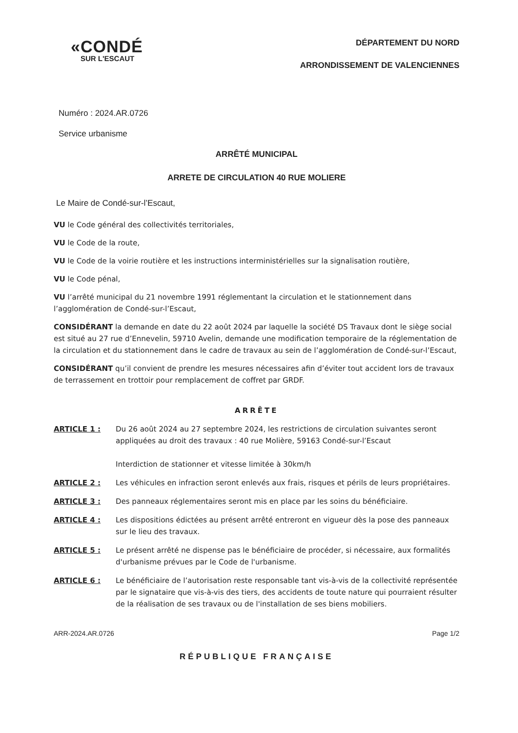«CONDÉ
SUR L'ESCAUT
DÉPARTEMENT DU NORD
ARRONDISSEMENT DE VALENCIENNES
Numéro : 2024.AR.0726
Service urbanisme
ARRÊTÉ MUNICIPAL
ARRETE DE CIRCULATION 40 RUE MOLIERE
Le Maire de Condé-sur-l’Escaut,
VU le Code général des collectivités territoriales,
VU le Code de la route,
VU le Code de la voirie routière et les instructions interministérielles sur la signalisation routière,
VU le Code pénal,
VU l’arrêté municipal du 21 novembre 1991 réglementant la circulation et le stationnement dans l’agglomération de Condé-sur-l’Escaut,
CONSIDÉRANT la demande en date du 22 août 2024 par laquelle la société DS Travaux dont le siège social est situé au 27 rue d’Ennevelin, 59710 Avelin, demande une modification temporaire de la réglementation de la circulation et du stationnement dans le cadre de travaux au sein de l’agglomération de Condé-sur-l’Escaut,
CONSIDÉRANT qu’il convient de prendre les mesures nécessaires afin d’éviter tout accident lors de travaux de terrassement en trottoir pour remplacement de coffret par GRDF.
ARRÊTE
ARTICLE 1 : Du 26 août 2024 au 27 septembre 2024, les restrictions de circulation suivantes seront appliquées au droit des travaux : 40 rue Molière, 59163 Condé-sur-l’Escaut
Interdiction de stationner et vitesse limitée à 30km/h
ARTICLE 2 : Les véhicules en infraction seront enlevés aux frais, risques et périls de leurs propriétaires.
ARTICLE 3 : Des panneaux réglementaires seront mis en place par les soins du bénéficiaire.
ARTICLE 4 : Les dispositions édictées au présent arrêté entreront en vigueur dès la pose des panneaux sur le lieu des travaux.
ARTICLE 5 : Le présent arrêté ne dispense pas le bénéficiaire de procéder, si nécessaire, aux formalités d'urbanisme prévues par le Code de l'urbanisme.
ARTICLE 6 : Le bénéficiaire de l’autorisation reste responsable tant vis-à-vis de la collectivité représentée par le signataire que vis-à-vis des tiers, des accidents de toute nature qui pourraient résulter de la réalisation de ses travaux ou de l'installation de ses biens mobiliers.
ARR-2024.AR.0726 Page 1/2
RÉPUBLIQUE FRANÇAISE